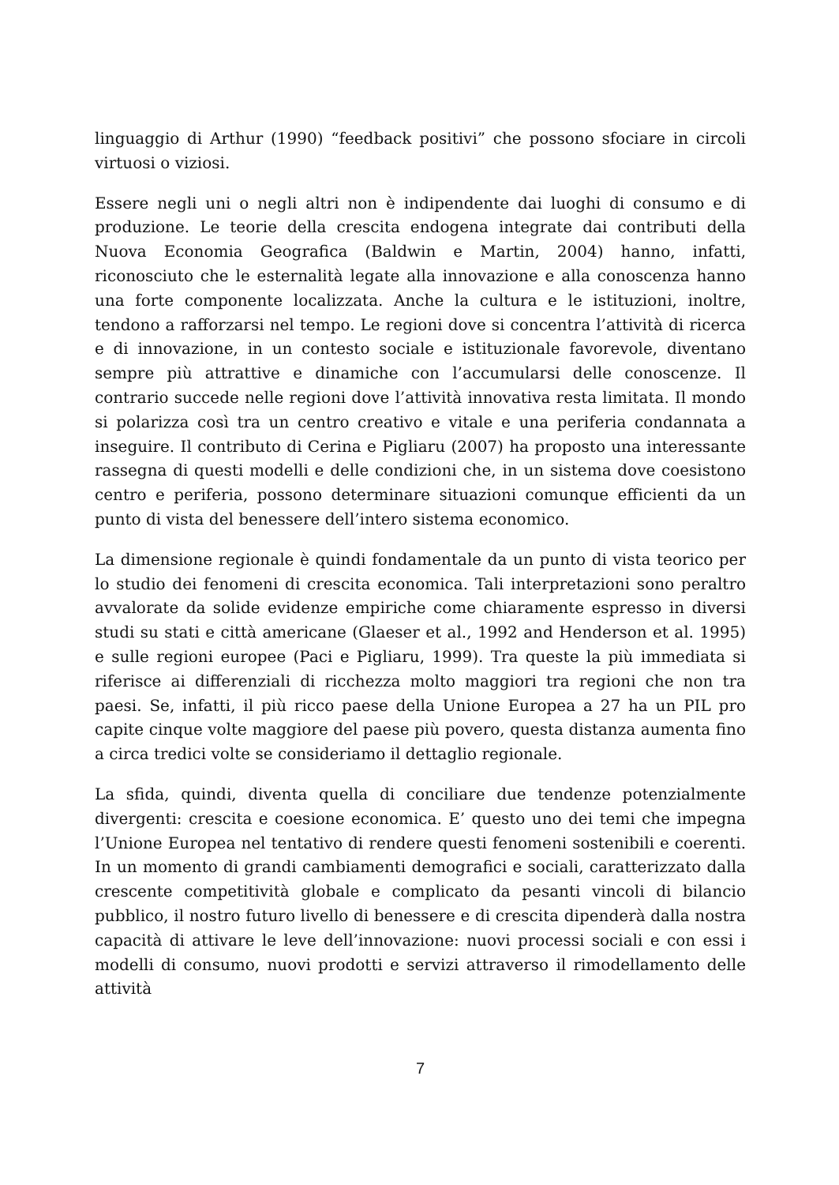linguaggio di Arthur (1990) “feedback positivi” che possono sfociare in circoli virtuosi o viziosi.
Essere negli uni o negli altri non è indipendente dai luoghi di consumo e di produzione. Le teorie della crescita endogena integrate dai contributi della Nuova Economia Geografica (Baldwin e Martin, 2004) hanno, infatti, riconosciuto che le esternalità legate alla innovazione e alla conoscenza hanno una forte componente localizzata. Anche la cultura e le istituzioni, inoltre, tendono a rafforzarsi nel tempo. Le regioni dove si concentra l’attività di ricerca e di innovazione, in un contesto sociale e istituzionale favorevole, diventano sempre più attrattive e dinamiche con l’accumularsi delle conoscenze. Il contrario succede nelle regioni dove l’attività innovativa resta limitata. Il mondo si polarizza così tra un centro creativo e vitale e una periferia condannata a inseguire. Il contributo di Cerina e Pigliaru (2007) ha proposto una interessante rassegna di questi modelli e delle condizioni che, in un sistema dove coesistono centro e periferia, possono determinare situazioni comunque efficienti da un punto di vista del benessere dell’intero sistema economico.
La dimensione regionale è quindi fondamentale da un punto di vista teorico per lo studio dei fenomeni di crescita economica. Tali interpretazioni sono peraltro avvalorate da solide evidenze empiriche come chiaramente espresso in diversi studi su stati e città americane (Glaeser et al., 1992 and Henderson et al. 1995) e sulle regioni europee (Paci e Pigliaru, 1999). Tra queste la più immediata si riferisce ai differenziali di ricchezza molto maggiori tra regioni che non tra paesi. Se, infatti, il più ricco paese della Unione Europea a 27 ha un PIL pro capite cinque volte maggiore del paese più povero, questa distanza aumenta fino a circa tredici volte se consideriamo il dettaglio regionale.
La sfida, quindi, diventa quella di conciliare due tendenze potenzialmente divergenti: crescita e coesione economica. E’ questo uno dei temi che impegna l’Unione Europea nel tentativo di rendere questi fenomeni sostenibili e coerenti. In un momento di grandi cambiamenti demografici e sociali, caratterizzato dalla crescente competitività globale e complicato da pesanti vincoli di bilancio pubblico, il nostro futuro livello di benessere e di crescita dipenderà dalla nostra capacità di attivare le leve dell’innovazione: nuovi processi sociali e con essi i modelli di consumo, nuovi prodotti e servizi attraverso il rimodellamento delle attività
7